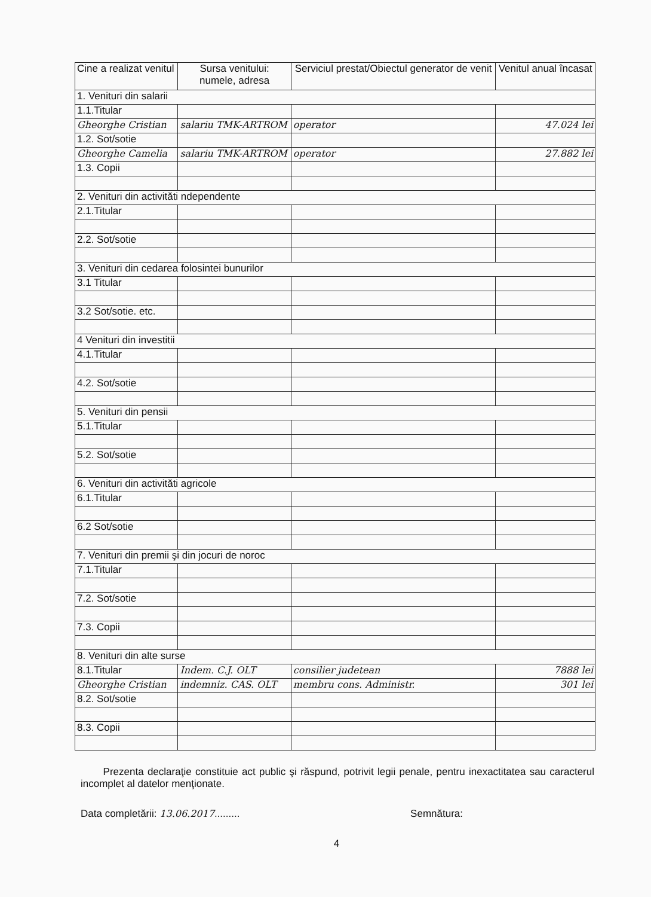| Cine a realizat venitul | Sursa venitului: numele, adresa | Serviciul prestat/Obiectul generator de venit | Venitul anual încasat |
| --- | --- | --- | --- |
| 1. Venituri din salarii | | | |
| 1.1.Titular | | | |
| Gheorghe Cristian | salariu TMK-ARTROM | operator | 47.024 lei |
| 1.2. Sot/sotie | | | |
| Gheorghe Camelia | salariu TMK-ARTROM | operator | 27.882 lei |
| 1.3. Copii | | | |
| 2. Venituri din activităti ndependente | | | |
| 2.1.Titular | | | |
| 2.2. Sot/sotie | | | |
| 3. Venituri din cedarea folosintei bunurilor | | | |
| 3.1 Titular | | | |
| 3.2 Sot/sotie. etc. | | | |
| 4 Venituri din investitii | | | |
| 4.1.Titular | | | |
| 4.2. Sot/sotie | | | |
| 5. Venituri din pensii | | | |
| 5.1.Titular | | | |
| 5.2. Sot/sotie | | | |
| 6. Venituri din activităti agricole | | | |
| 6.1.Titular | | | |
| 6.2 Sot/sotie | | | |
| 7. Venituri din premii şi din jocuri de noroc | | | |
| 7.1.Titular | | | |
| 7.2. Sot/sotie | | | |
| 7.3. Copii | | | |
| 8. Venituri din alte surse | | | |
| 8.1.Titular | Indem. C.J. OLT | consilier judetean | 7888 lei |
| Gheorghe Cristian | indemniz. CAS. OLT | membru cons. Administr. | 301 lei |
| 8.2. Sot/sotie | | | |
| 8.3. Copii | | | |
Prezenta declaraţie constituie act public şi răspund, potrivit legii penale, pentru inexactitatea sau caracterul incomplet al datelor menţionate.
Data completării: 13.06.2017......... Semnătura:
4